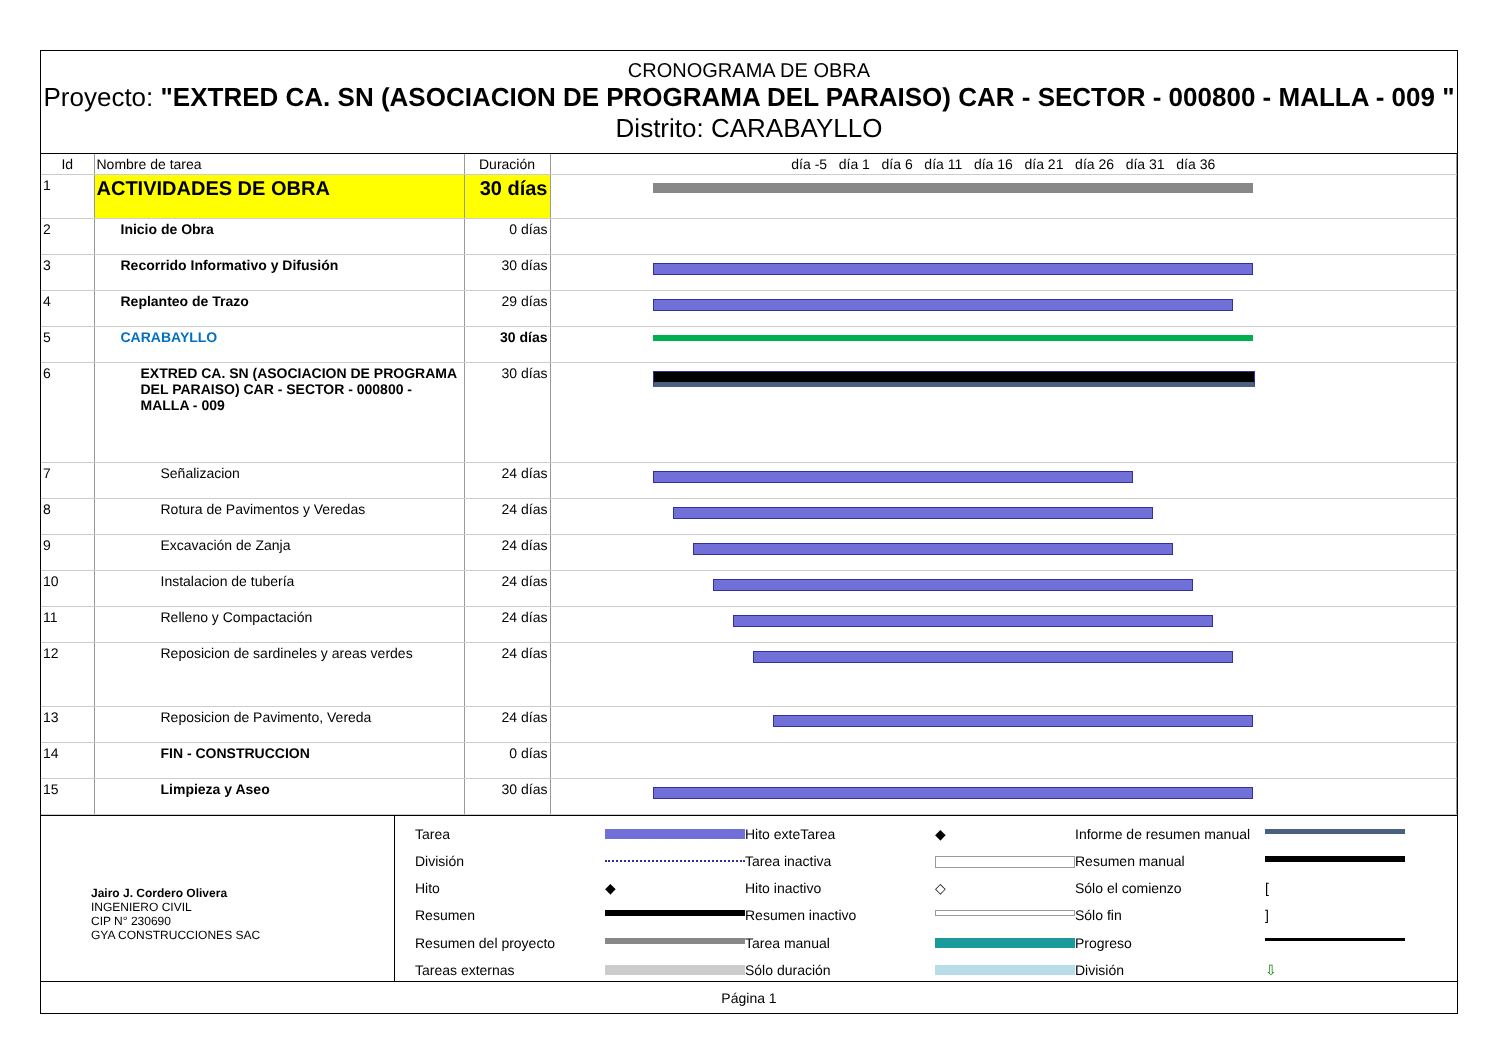CRONOGRAMA DE OBRA
Proyecto: "EXTRED CA. SN (ASOCIACION DE PROGRAMA DEL PARAISO) CAR - SECTOR - 000800 - MALLA - 009 "
Distrito: CARABAYLLO
| Id | Nombre de tarea | Duración | día -5 día 1 día 6 día 11 día 16 día 21 día 26 día 31 día 36 |
| --- | --- | --- | --- |
| 1 | ACTIVIDADES DE OBRA | 30 días | |
| 2 | Inicio de Obra | 0 días | |
| 3 | Recorrido Informativo y Difusión | 30 días | |
| 4 | Replanteo de Trazo | 29 días | |
| 5 | CARABAYLLO | 30 días | |
| 6 | EXTRED CA. SN (ASOCIACION DE PROGRAMA DEL PARAISO) CAR - SECTOR - 000800 - MALLA - 009 | 30 días | |
| 7 | Señalizacion | 24 días | |
| 8 | Rotura de Pavimentos y Veredas | 24 días | |
| 9 | Excavación de Zanja | 24 días | |
| 10 | Instalacion de tubería | 24 días | |
| 11 | Relleno y Compactación | 24 días | |
| 12 | Reposicion de sardineles y areas verdes | 24 días | |
| 13 | Reposicion de Pavimento, Vereda | 24 días | |
| 14 | FIN - CONSTRUCCION | 0 días | |
| 15 | Limpieza y Aseo | 30 días | |
Jairo J. Cordero Olivera
INGENIERO CIVIL
CIP N° 230690
GYA CONSTRUCCIONES SAC
Tarea
Hito exteTarea ◆ Informe de resumen manual
División
Tarea inactiva
Resumen manual
Hito ◆ Hito inactivo ◇ Sólo el comienzo [ Resumen
Resumen inactivo
Sólo fin] Resumen del proyecto
Tarea manual
Progreso
Tareas externas
Sólo duración
División ⇩
Página 1